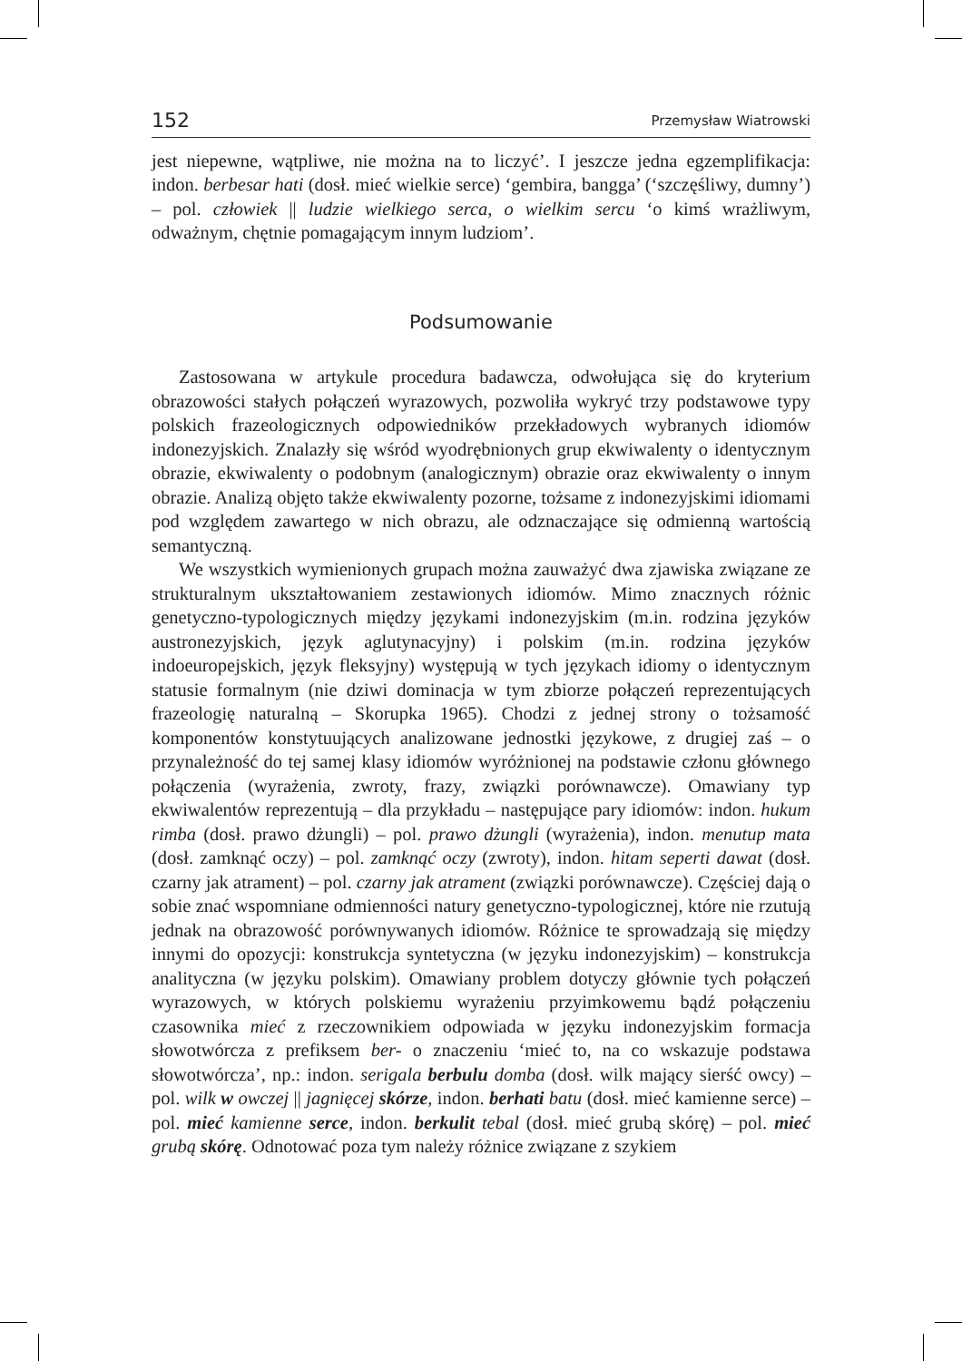152 Przemysław Wiatrowski
jest niepewne, wątpliwe, nie można na to liczyć’. I jeszcze jedna egzemplifikacja: indon. berbesar hati (dosł. mieć wielkie serce) ‘gembira, bangga’ (‘szczęśliwy, dumny’) – pol. człowiek || ludzie wielkiego serca, o wielkim sercu ‘o kimś wrażliwym, odważnym, chętnie pomagającym innym ludziom’.
Podsumowanie
Zastosowana w artykule procedura badawcza, odwołująca się do kryterium obrazowości stałych połączeń wyrazowych, pozwoliła wykryć trzy podstawowe typy polskich frazeologicznych odpowiedników przekładowych wybranych idiomów indonezyjskich. Znalazły się wśród wyodrębnionych grup ekwiwalenty o identycznym obrazie, ekwiwalenty o podobnym (analogicznym) obrazie oraz ekwiwalenty o innym obrazie. Analizą objęto także ekwiwalenty pozorne, tożsame z indonezyjskimi idiomami pod względem zawartego w nich obrazu, ale odznaczające się odmienną wartością semantyczną.
We wszystkich wymienionych grupach można zauważyć dwa zjawiska związane ze strukturalnym ukształtowaniem zestawionych idiomów. Mimo znacznych różnic genetyczno-typologicznych między językami indonezyjskim (m.in. rodzina języków austronezyjskich, język aglutynacyjny) i polskim (m.in. rodzina języków indoeuropejskich, język fleksyjny) występują w tych językach idiomy o identycznym statusie formalnym (nie dziwi dominacja w tym zbiorze połączeń reprezentujących frazeologię naturalną – Skorupka 1965). Chodzi z jednej strony o tożsamość komponentów konstytuujących analizowane jednostki językowe, z drugiej zaś – o przynależność do tej samej klasy idiomów wyróżnionej na podstawie członu głównego połączenia (wyrażenia, zwroty, frazy, związki porównawcze). Omawiany typ ekwiwalentów reprezentują – dla przykładu – następujące pary idiomów: indon. hukum rimba (dosł. prawo dżungli) – pol. prawo dżungli (wyrażenia), indon. menutup mata (dosł. zamknąć oczy) – pol. zamknąć oczy (zwroty), indon. hitam seperti dawat (dosł. czarny jak atrament) – pol. czarny jak atrament (związki porównawcze). Częściej dają o sobie znać wspomniane odmienności natury genetyczno-typologicznej, które nie rzutują jednak na obrazowość porównywanych idiomów. Różnice te sprowadzają się między innymi do opozycji: konstrukcja syntetyczna (w języku indonezyjskim) – konstrukcja analityczna (w języku polskim). Omawiany problem dotyczy głównie tych połączeń wyrazowych, w których polskiemu wyrażeniu przyimkowemu bądź połączeniu czasownika mieć z rzeczownikiem odpowiada w języku indonezyjskim formacja słowotwórcza z prefiksem ber- o znaczeniu ‘mieć to, na co wskazuje podstawa słowotwórcza’, np.: indon. serigala berbulu domba (dosł. wilk mający sierść owcy) – pol. wilk w owczej || jagnięcej skórze, indon. berhati batu (dosł. mieć kamienne serce) – pol. mieć kamienne serce, indon. berkulit tebal (dosł. mieć grubą skórę) – pol. mieć grubą skórę. Odnotować poza tym należy różnice związane z szykiem